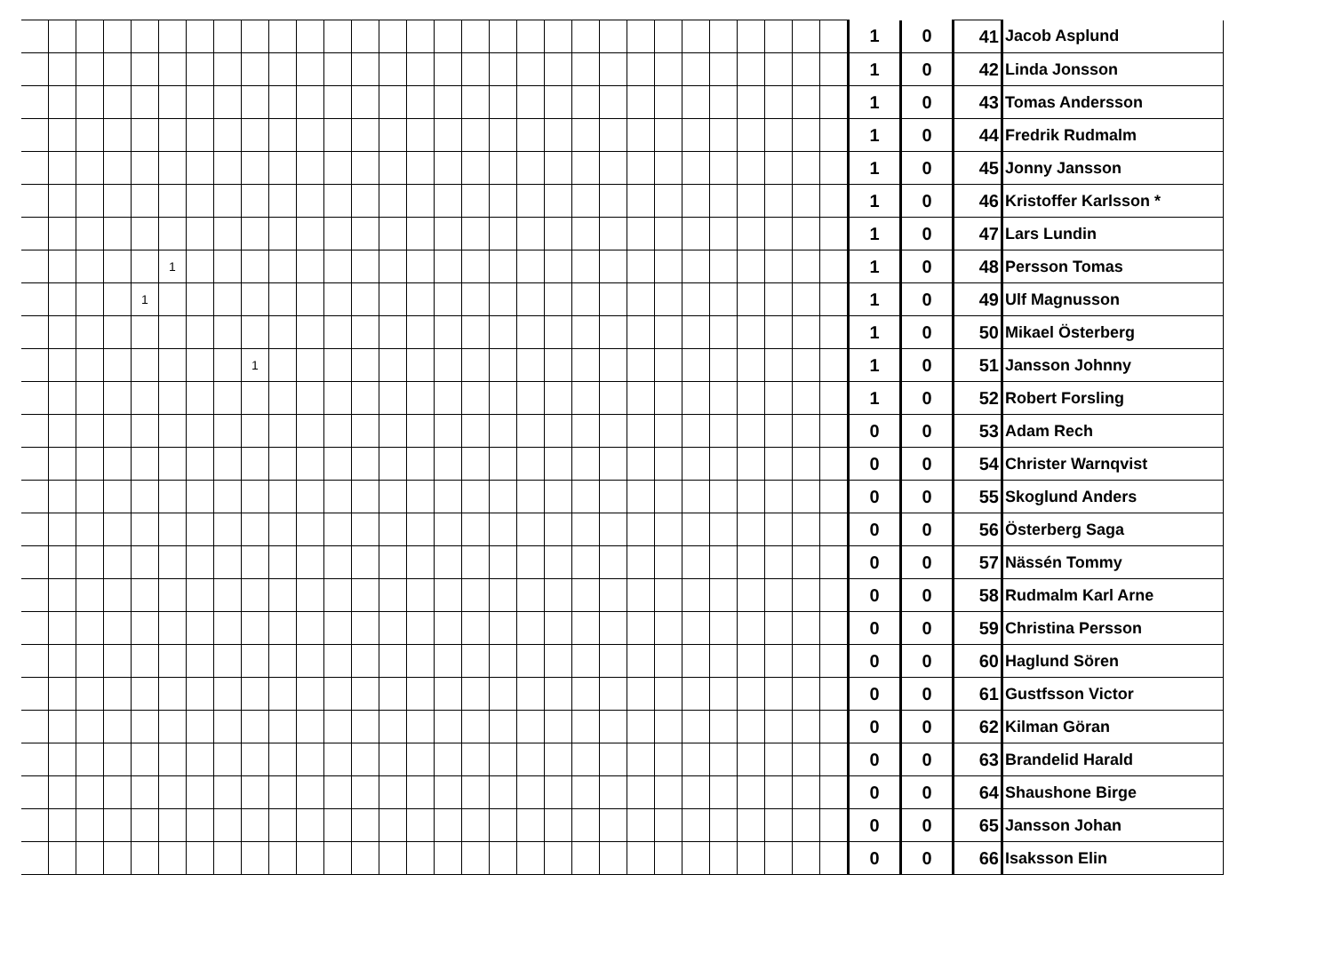| | | | | | | | | | | | | | | | | | | | | | | | | | | | | | | 1 | 0 | 41 | Jacob Asplund |
| | | | | | | | | | | | | | | | | | | | | | | | | | | | | | | 1 | 0 | 42 | Linda Jonsson |
| | | | | | | | | | | | | | | | | | | | | | | | | | | | | | | 1 | 0 | 43 | Tomas Andersson |
| | | | | | | | | | | | | | | | | | | | | | | | | | | | | | | 1 | 0 | 44 | Fredrik Rudmalm |
| | | | | | | | | | | | | | | | | | | | | | | | | | | | | | | 1 | 0 | 45 | Jonny Jansson |
| | | | | | | | | | | | | | | | | | | | | | | | | | | | | | | 1 | 0 | 46 | Kristoffer Karlsson * |
| | | | | | | | | | | | | | | | | | | | | | | | | | | | | | | 1 | 0 | 47 | Lars Lundin |
| | | | | | 1 | | | | | | | | | | | | | | | | | | | | | | | | | 1 | 0 | 48 | Persson Tomas |
| | | | | 1 | | | | | | | | | | | | | | | | | | | | | | | | | | 1 | 0 | 49 | Ulf Magnusson |
| | | | | | | | | | | | | | | | | | | | | | | | | | | | | | | 1 | 0 | 50 | Mikael Österberg |
| | | | | | | | | 1 | | | | | | | | | | | | | | | | | | | | | | 1 | 0 | 51 | Jansson Johnny |
| | | | | | | | | | | | | | | | | | | | | | | | | | | | | | | 1 | 0 | 52 | Robert Forsling |
| | | | | | | | | | | | | | | | | | | | | | | | | | | | | | | 0 | 0 | 53 | Adam Rech |
| | | | | | | | | | | | | | | | | | | | | | | | | | | | | | | 0 | 0 | 54 | Christer Warnqvist |
| | | | | | | | | | | | | | | | | | | | | | | | | | | | | | | 0 | 0 | 55 | Skoglund Anders |
| | | | | | | | | | | | | | | | | | | | | | | | | | | | | | | 0 | 0 | 56 | Österberg Saga |
| | | | | | | | | | | | | | | | | | | | | | | | | | | | | | | 0 | 0 | 57 | Nässén Tommy |
| | | | | | | | | | | | | | | | | | | | | | | | | | | | | | | 0 | 0 | 58 | Rudmalm Karl Arne |
| | | | | | | | | | | | | | | | | | | | | | | | | | | | | | | 0 | 0 | 59 | Christina Persson |
| | | | | | | | | | | | | | | | | | | | | | | | | | | | | | | 0 | 0 | 60 | Haglund Sören |
| | | | | | | | | | | | | | | | | | | | | | | | | | | | | | | 0 | 0 | 61 | Gustfsson Victor |
| | | | | | | | | | | | | | | | | | | | | | | | | | | | | | | 0 | 0 | 62 | Kilman Göran |
| | | | | | | | | | | | | | | | | | | | | | | | | | | | | | | 0 | 0 | 63 | Brandelid Harald |
| | | | | | | | | | | | | | | | | | | | | | | | | | | | | | | 0 | 0 | 64 | Shaushone Birge |
| | | | | | | | | | | | | | | | | | | | | | | | | | | | | | | 0 | 0 | 65 | Jansson Johan |
| | | | | | | | | | | | | | | | | | | | | | | | | | | | | | | 0 | 0 | 66 | Isaksson Elin |